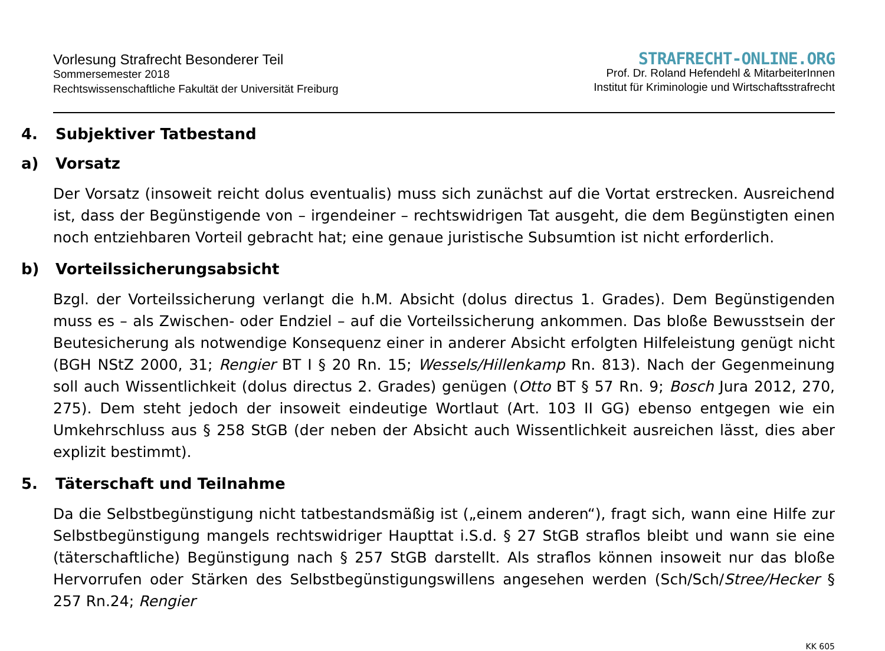Vorlesung Strafrecht Besonderer Teil
Sommersemester 2018
Rechtswissenschaftliche Fakultät der Universität Freiburg
STRAFRECHT-ONLINE.ORG
Prof. Dr. Roland Hefendehl & MitarbeiterInnen
Institut für Kriminologie und Wirtschaftsstrafrecht
4. Subjektiver Tatbestand
a) Vorsatz
Der Vorsatz (insoweit reicht dolus eventualis) muss sich zunächst auf die Vortat erstrecken. Ausreichend ist, dass der Begünstigende von – irgendeiner – rechtswidrigen Tat ausgeht, die dem Begünstigten einen noch entziehbaren Vorteil gebracht hat; eine genaue juristische Subsumtion ist nicht erforderlich.
b) Vorteilssicherungsabsicht
Bzgl. der Vorteilssicherung verlangt die h.M. Absicht (dolus directus 1. Grades). Dem Begünstigenden muss es – als Zwischen- oder Endziel – auf die Vorteilssicherung ankommen. Das bloße Bewusstsein der Beutesicherung als notwendige Konsequenz einer in anderer Absicht erfolgten Hilfeleistung genügt nicht (BGH NStZ 2000, 31; Rengier BT I § 20 Rn. 15; Wessels/Hillenkamp Rn. 813). Nach der Gegenmeinung soll auch Wissentlichkeit (dolus directus 2. Grades) genügen (Otto BT § 57 Rn. 9; Bosch Jura 2012, 270, 275). Dem steht jedoch der insoweit eindeutige Wortlaut (Art. 103 II GG) ebenso entgegen wie ein Umkehrschluss aus § 258 StGB (der neben der Absicht auch Wissentlichkeit ausreichen lässt, dies aber explizit bestimmt).
5. Täterschaft und Teilnahme
Da die Selbstbegünstigung nicht tatbestandsmäßig ist („einem anderen“), fragt sich, wann eine Hilfe zur Selbstbegünstigung mangels rechtswidriger Haupttat i.S.d. § 27 StGB straflos bleibt und wann sie eine (täterschaftliche) Begünstigung nach § 257 StGB darstellt. Als straflos können insoweit nur das bloße Hervorrufen oder Stärken des Selbstbegünstigungswillens angesehen werden (Sch/Sch/Stree/Hecker § 257 Rn.24; Rengier
KK 605